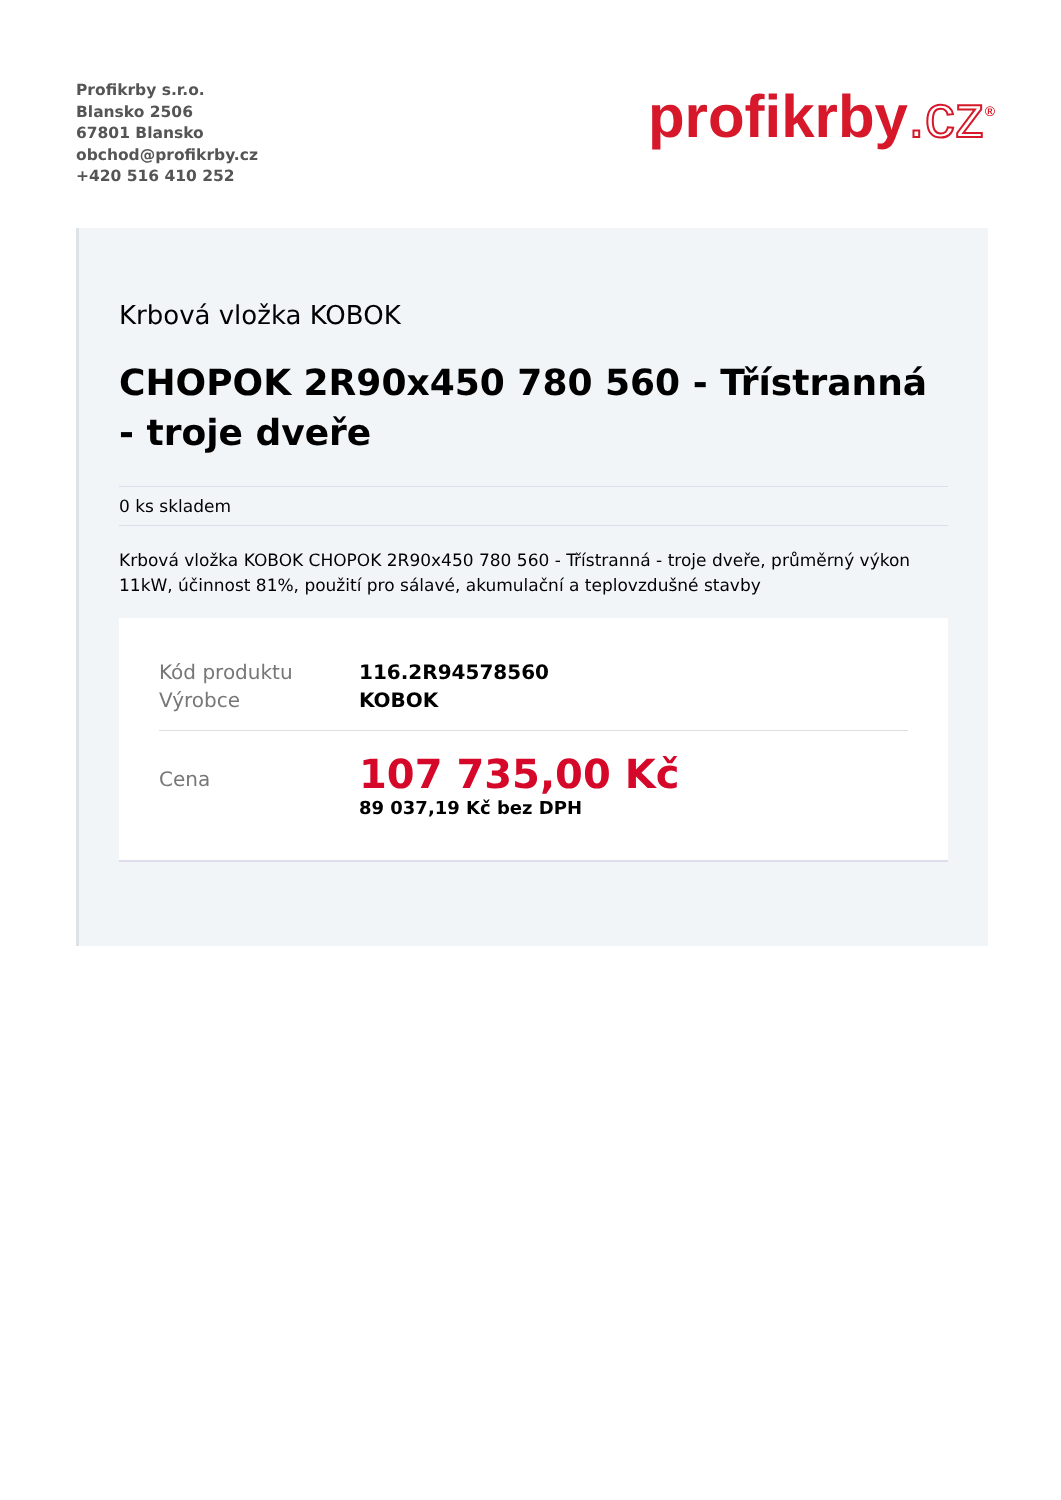Profikrby s.r.o.
Blansko 2506
67801 Blansko
obchod@profikrby.cz
+420 516 410 252
profikrby.cz<sup>®</sup>
Krbová vložka KOBOK
CHOPOK 2R90x450 780 560 - Třístranná - troje dveře
0 ks skladem
Krbová vložka KOBOK CHOPOK 2R90x450 780 560 - Třístranná - troje dveře, průměrný výkon 11kW, účinnost 81%, použití pro sálavé, akumulační a teplovzdušné stavby
| Kód produktu | 116.2R94578560 |
| Výrobce | KOBOK |
| Cena | 107 735,00 Kč 89 037,19 Kč bez DPH |